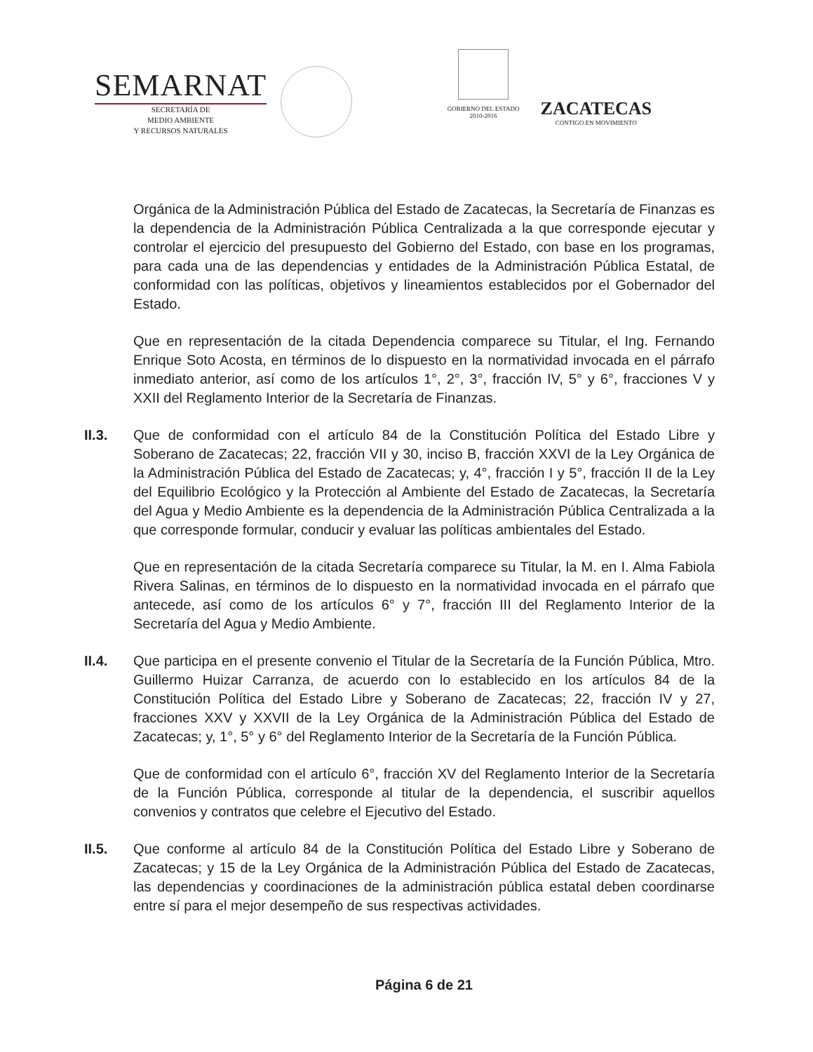SEMARNAT
SECRETARÍA DE
MEDIO AMBIENTE
Y RECURSOS NATURALES
GOBIERNO DEL ESTADO
2010-2016
ZACATECAS
CONTIGO EN MOVIMIENTO
Orgánica de la Administración Pública del Estado de Zacatecas, la Secretaría de Finanzas es la dependencia de la Administración Pública Centralizada a la que corresponde ejecutar y controlar el ejercicio del presupuesto del Gobierno del Estado, con base en los programas, para cada una de las dependencias y entidades de la Administración Pública Estatal, de conformidad con las políticas, objetivos y lineamientos establecidos por el Gobernador del Estado.
Que en representación de la citada Dependencia comparece su Titular, el Ing. Fernando Enrique Soto Acosta, en términos de lo dispuesto en la normatividad invocada en el párrafo inmediato anterior, así como de los artículos 1°, 2°, 3°, fracción IV, 5° y 6°, fracciones V y XXII del Reglamento Interior de la Secretaría de Finanzas.
II.3. Que de conformidad con el artículo 84 de la Constitución Política del Estado Libre y Soberano de Zacatecas; 22, fracción VII y 30, inciso B, fracción XXVI de la Ley Orgánica de la Administración Pública del Estado de Zacatecas; y, 4°, fracción I y 5°, fracción II de la Ley del Equilibrio Ecológico y la Protección al Ambiente del Estado de Zacatecas, la Secretaría del Agua y Medio Ambiente es la dependencia de la Administración Pública Centralizada a la que corresponde formular, conducir y evaluar las políticas ambientales del Estado.
Que en representación de la citada Secretaría comparece su Titular, la M. en I. Alma Fabiola Rivera Salinas, en términos de lo dispuesto en la normatividad invocada en el párrafo que antecede, así como de los artículos 6° y 7°, fracción III del Reglamento Interior de la Secretaría del Agua y Medio Ambiente.
II.4. Que participa en el presente convenio el Titular de la Secretaría de la Función Pública, Mtro. Guillermo Huizar Carranza, de acuerdo con lo establecido en los artículos 84 de la Constitución Política del Estado Libre y Soberano de Zacatecas; 22, fracción IV y 27, fracciones XXV y XXVII de la Ley Orgánica de la Administración Pública del Estado de Zacatecas; y, 1°, 5° y 6° del Reglamento Interior de la Secretaría de la Función Pública.
Que de conformidad con el artículo 6°, fracción XV del Reglamento Interior de la Secretaría de la Función Pública, corresponde al titular de la dependencia, el suscribir aquellos convenios y contratos que celebre el Ejecutivo del Estado.
II.5. Que conforme al artículo 84 de la Constitución Política del Estado Libre y Soberano de Zacatecas; y 15 de la Ley Orgánica de la Administración Pública del Estado de Zacatecas, las dependencias y coordinaciones de la administración pública estatal deben coordinarse entre sí para el mejor desempeño de sus respectivas actividades.
Página 6 de 21